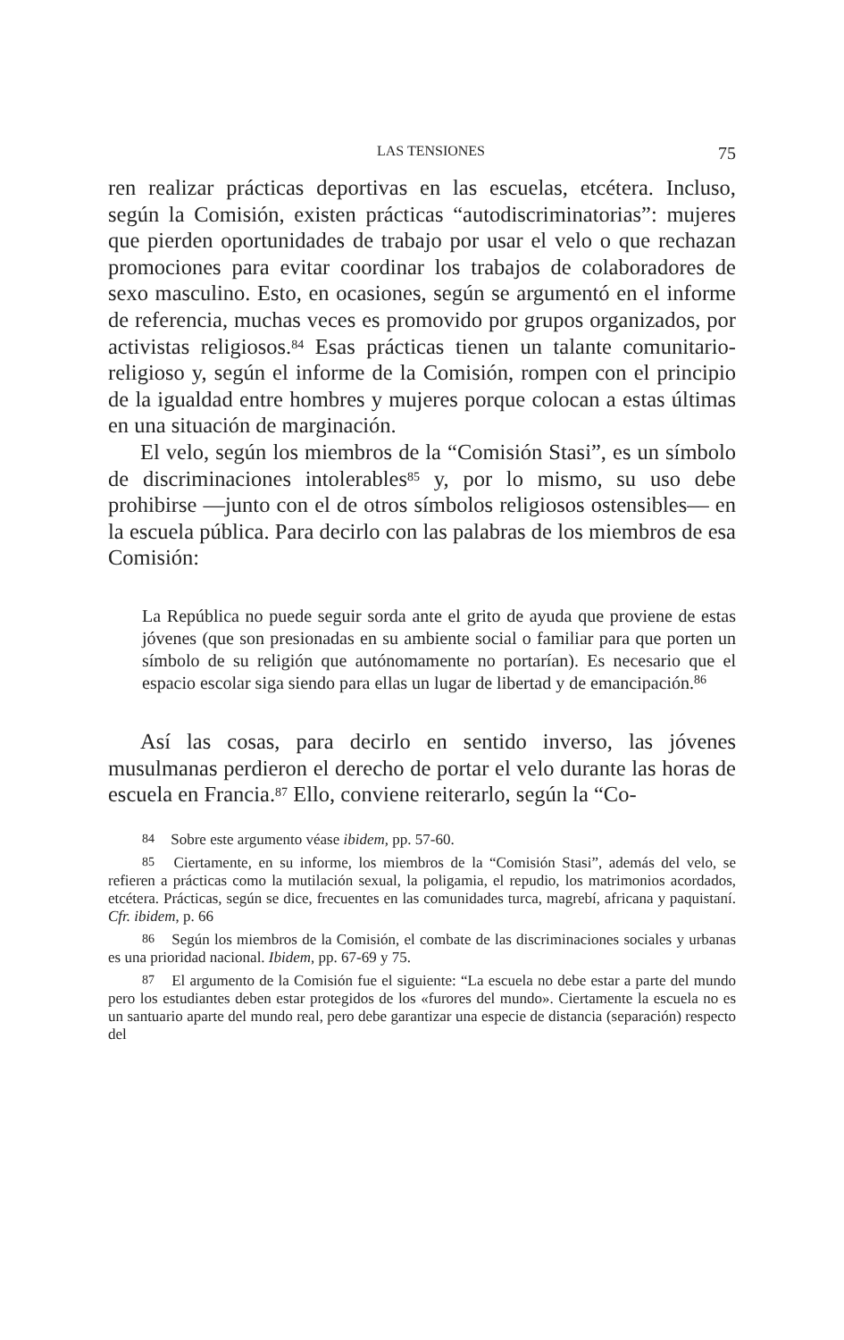LAS TENSIONES 75
ren realizar prácticas deportivas en las escuelas, etcétera. Incluso, según la Comisión, existen prácticas “autodiscriminatorias”: mujeres que pierden oportunidades de trabajo por usar el velo o que rechazan promociones para evitar coordinar los trabajos de colaboradores de sexo masculino. Esto, en ocasiones, según se argumentó en el informe de referencia, muchas veces es promovido por grupos organizados, por activistas religiosos.<sup>84</sup> Esas prácticas tienen un talante comunitario-religioso y, según el informe de la Comisión, rompen con el principio de la igualdad entre hombres y mujeres porque colocan a estas últimas en una situación de marginación.
El velo, según los miembros de la “Comisión Stasi”, es un símbolo de discriminaciones intolerables<sup>85</sup> y, por lo mismo, su uso debe prohibirse —junto con el de otros símbolos religiosos ostensibles— en la escuela pública. Para decirlo con las palabras de los miembros de esa Comisión:
La República no puede seguir sorda ante el grito de ayuda que proviene de estas jóvenes (que son presionadas en su ambiente social o familiar para que porten un símbolo de su religión que autónomamente no portarían). Es necesario que el espacio escolar siga siendo para ellas un lugar de libertad y de emancipación.<sup>86</sup>
Así las cosas, para decirlo en sentido inverso, las jóvenes musulmanas perdieron el derecho de portar el velo durante las horas de escuela en Francia.<sup>87</sup> Ello, conviene reiterarlo, según la “Co-
<sup>84</sup> Sobre este argumento véase ibidem, pp. 57-60.
<sup>85</sup> Ciertamente, en su informe, los miembros de la “Comisión Stasi”, además del velo, se refieren a prácticas como la mutilación sexual, la poligamia, el repudio, los matrimonios acordados, etcétera. Prácticas, según se dice, frecuentes en las comunidades turca, magrebí, africana y paquistaní. Cfr. ibidem, p. 66
<sup>86</sup> Según los miembros de la Comisión, el combate de las discriminaciones sociales y urbanas es una prioridad nacional. Ibidem, pp. 67-69 y 75.
<sup>87</sup> El argumento de la Comisión fue el siguiente: “La escuela no debe estar a parte del mundo pero los estudiantes deben estar protegidos de los «furores del mundo». Ciertamente la escuela no es un santuario aparte del mundo real, pero debe garantizar una especie de distancia (separación) respecto del